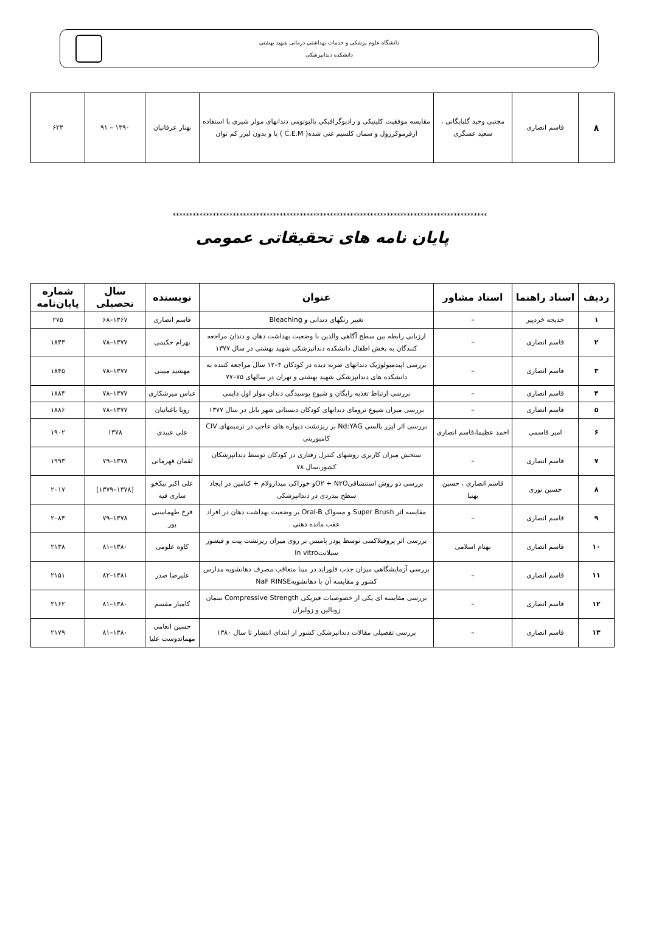دانشگاه علوم پزشکی و خدمات بهداشتی درمانی شهید بهشتی
دانشکده دندانپزشکی
| ۸ | قاسم انصاری | مجتبی وحید گلپایگانی ، سعید عسگری | مقایسه موفقیت کلینیکی و رادیوگرافیکی پالپوتومی دندانهای مولر شیری با استفاده ازفرموکرزول و سمان کلسیم غنی شده( C.E.M ) با و بدون لیزر کم توان | بهناز عرفانیان | ۱۳۹۰ – ۹۱ | ۶۲۳ |
**********************************************************************************************
پایان نامه های تحقیقاتی عمومی
| ردیف | استاد راهنما | استاد مشاور | عنوان | نویسنده | سال تحصیلی | شماره پایان‌نامه |
| --- | --- | --- | --- | --- | --- | --- |
| ۱ | خدیجه خردپیر | – | تغییر رنگهای دندانی و Bleaching | قاسم انصاری | ۱۳۶۷–۶۸ | ۲۷۵ |
| ۲ | قاسم انصاری | – | ارزیابی رابطه بین سطح آگاهی والدین با وضعیت بهداشت دهان و دندان مراجعه کنندگان به بخش اطفال دانشکده دندانپزشکی شهید بهشتی در سال ۱۳۷۷ | بهرام حکیمی | ۱۳۷۷–۷۸ | ۱۸۴۳ |
| ۳ | قاسم انصاری | – | بررسی اپیدمیولوژیک دندانهای ضربه دیده در کودکان ۴–۱۲ سال مراجعه کننده به دانشکده های دندانپزشکی شهید بهشتی و تهران در سالهای ۷۵–۷۷ | مهشید مبینی | ۱۳۷۷–۷۸ | ۱۸۴۵ |
| ۴ | قاسم انصاری | – | بررسی ارتباط تغذیه رایگان و شیوع پوسیدگی دندان مولر اول دایمی | عباس میرشکاری | ۱۳۷۷–۷۸ | ۱۸۸۴ |
| ۵ | قاسم انصاری | – | بررسی میزان شیوع ترومای دندانهای کودکان دبستانی شهر بابل در سال ۱۳۷۷ | رویا باغبانیان | ۱۳۷۷–۷۸ | ۱۸۸۶ |
| ۶ | امیر قاسمی | احمد عظیما،قاسم انصاری | بررسی اثر لیزر پالسی Nd:YAG بر ریزنشت دیواره های عاجی در ترمیمهای CIV کامپوزیتی | علی عبیدی | ۱۳۷۸ | ۱۹۰۲ |
| ۷ | قاسم انصاری | – | سنجش میزان کاربری روشهای کنترل رفتاری در کودکان توسط دندانپزشکان کشور،سال ۷۸ | لقمان قهرمانی | ۱۳۷۸–۷۹ | ۱۹۹۳ |
| ۸ | حسین نوری | قاسم انصاری ، حسین بهنیا | بررسی دو روش استنشاقیO۲ + N۲Oو خوراکی میدازولام + کتامین در ایجاد سطح بیدردی در دندانپزشکی | علی اکبر نیکخو ساری قیه | [۱۳۷۸–۱۳۷۹] | ۲۰۱۷ |
| ۹ | قاسم انصاری | – | مقایسه اثر Super Brush و مسواک Oral-B بر وضعیت بهداشت دهان در افراد عقب مانده ذهنی | فرخ طهماسبی پور | ۱۳۷۸–۷۹ | ۲۰۸۴ |
| ۱۰ | قاسم انصاری | بهنام اسلامی | بررسی اثر پروفیلاکسی توسط پودر پامیس بر روی میزان ریزنشت پیت و فیشور سیلانتIn vitro | کاوه علومی | ۱۳۸۰–۸۱ | ۲۱۳۸ |
| ۱۱ | قاسم انصاری | – | بررسی آزمایشگاهی میزان جذب فلوراید در مینا متعاقب مصرف دهانشویه مدارس کشور و مقایسه آن با دهانشویهNaF RINSE | علیرضا صدر | ۱۳۸۱–۸۲ | ۲۱۵۱ |
| ۱۲ | قاسم انصاری | – | بررسی مقایسه ای یکی از خصوصیات فیزیکی Compressive Strength سمان زونالین و زولیران | کامیار مقسم | ۱۳۸۰–۸۱ | ۲۱۶۲ |
| ۱۳ | قاسم انصاری | – | بررسی تفصیلی مقالات دندانپزشکی کشور از ابتدای انتشار تا سال ۱۳۸۰ | حسین انعامی مهماندوست علیا | ۱۳۸۰–۸۱ | ۲۱۷۹ |